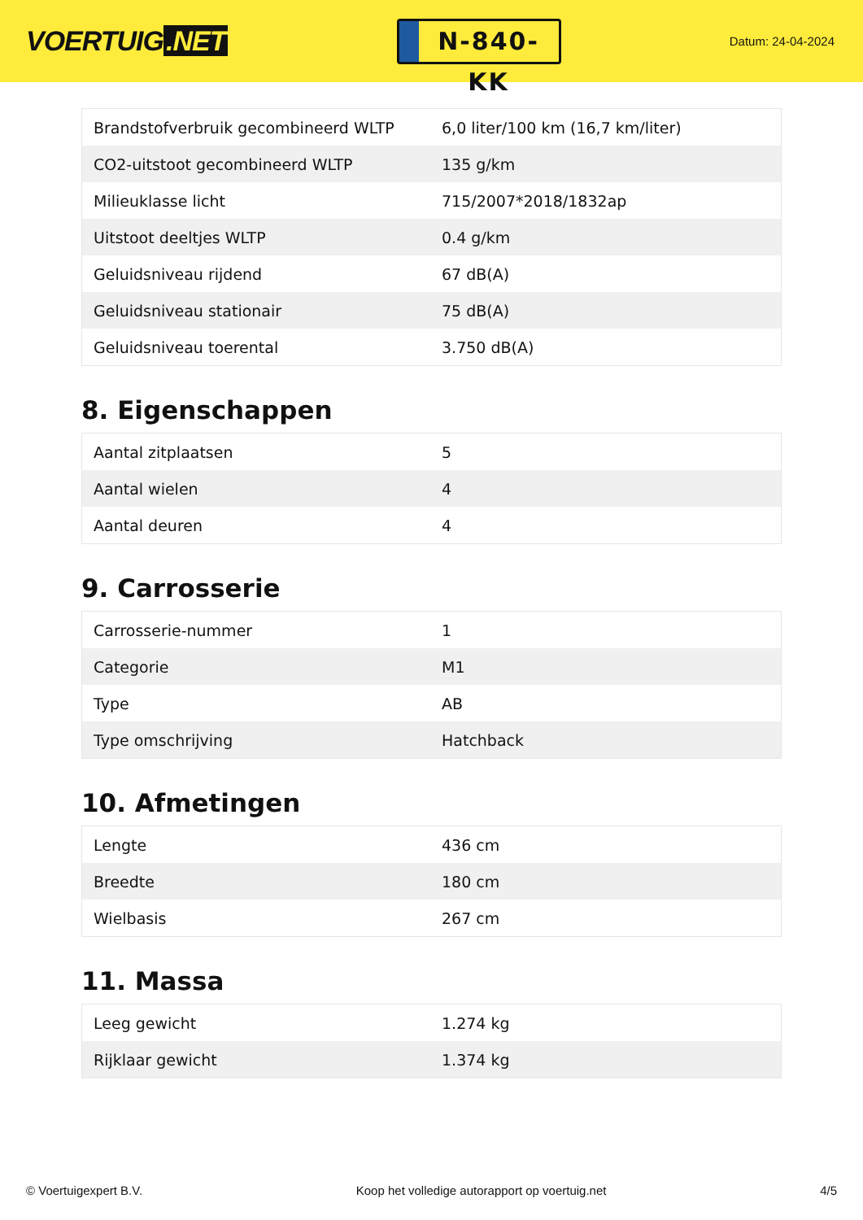VOERTUIG.NET
N-840-KK
Datum: 24-04-2024
| Brandstofverbruik gecombineerd WLTP | 6,0 liter/100 km (16,7 km/liter) |
| CO2-uitstoot gecombineerd WLTP | 135 g/km |
| Milieuklasse licht | 715/2007*2018/1832ap |
| Uitstoot deeltjes WLTP | 0.4 g/km |
| Geluidsniveau rijdend | 67 dB(A) |
| Geluidsniveau stationair | 75 dB(A) |
| Geluidsniveau toerental | 3.750 dB(A) |
8. Eigenschappen
| Aantal zitplaatsen | 5 |
| Aantal wielen | 4 |
| Aantal deuren | 4 |
9. Carrosserie
| Carrosserie-nummer | 1 |
| Categorie | M1 |
| Type | AB |
| Type omschrijving | Hatchback |
10. Afmetingen
| Lengte | 436 cm |
| Breedte | 180 cm |
| Wielbasis | 267 cm |
11. Massa
| Leeg gewicht | 1.274 kg |
| Rijklaar gewicht | 1.374 kg |
© Voertuigexpert B.V. Koop het volledige autorapport op voertuig.net 4/5